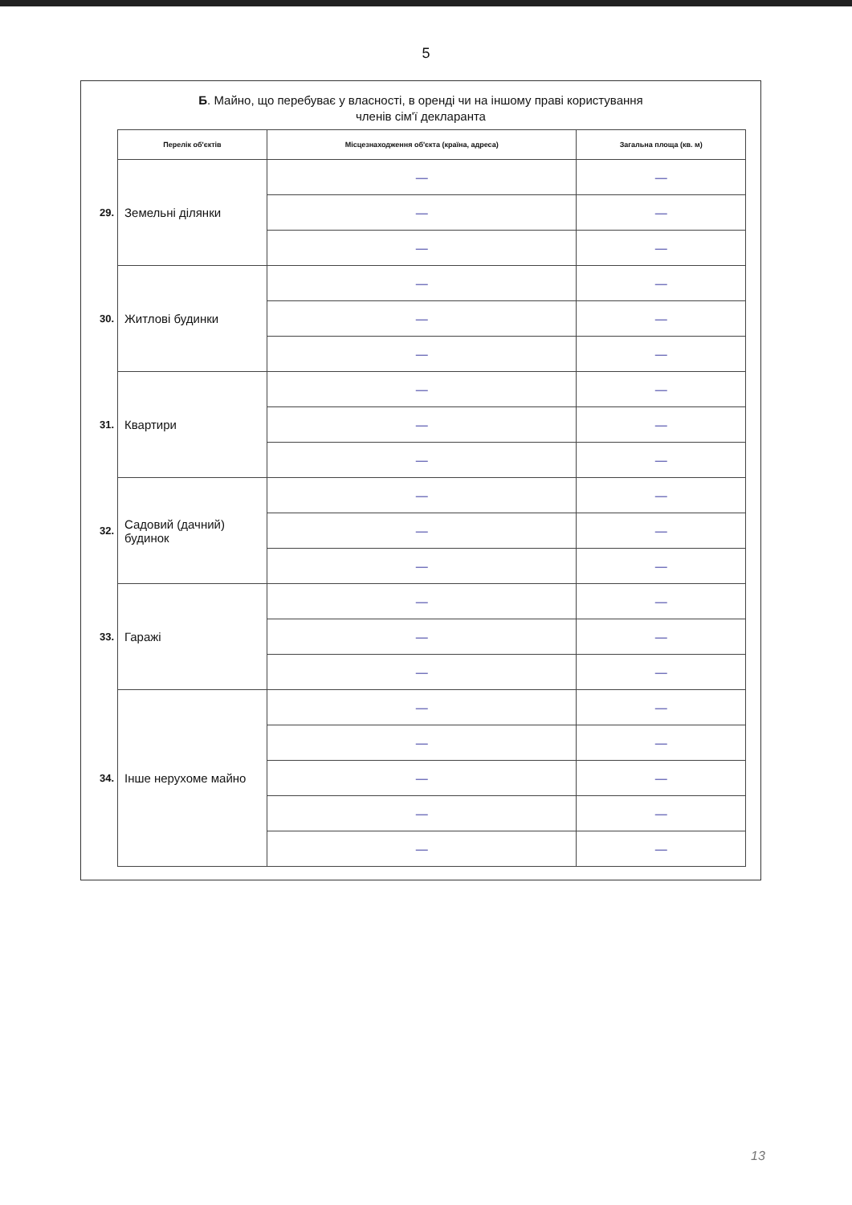5
Б. Майно, що перебуває у власності, в оренді чи на іншому праві користування
членів сім'ї декларанта
| | Перелік об'єктів | Місцезнаходження об'єкта (країна, адреса) | Загальна площа (кв. м) |
| 29. | Земельні ділянки | — | — |
| | | — | — |
| | | — | — |
| 30. | Житлові будинки | — | — |
| | | — | — |
| | | — | — |
| 31. | Квартири | — | — |
| | | — | — |
| | | — | — |
| 32. | Садовий (дачний) будинок | — | — |
| | | — | — |
| | | — | — |
| 33. | Гаражі | — | — |
| | | — | — |
| | | — | — |
| 34. | Інше нерухоме майно | — | — |
| | | — | — |
| | | — | — |
| | | — | — |
| | | — | — |
13